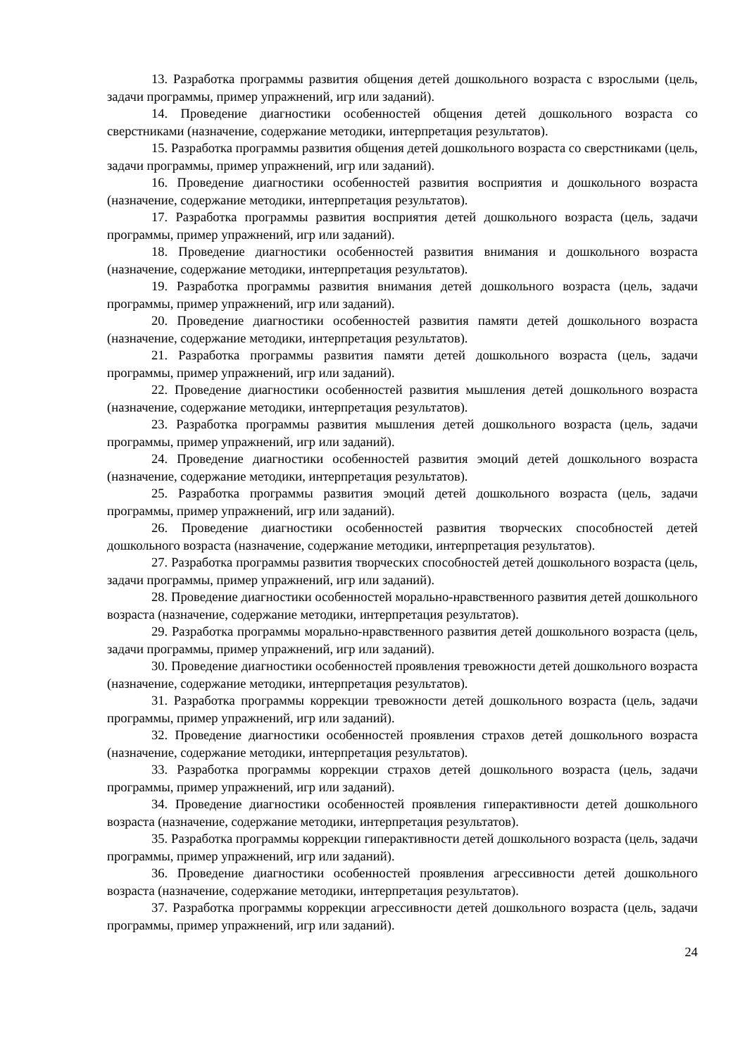13. Разработка программы развития общения детей дошкольного возраста с взрослыми (цель, задачи программы, пример упражнений, игр или заданий).
14. Проведение диагностики особенностей общения детей дошкольного возраста со сверстниками (назначение, содержание методики, интерпретация результатов).
15. Разработка программы развития общения детей дошкольного возраста со сверстниками (цель, задачи программы, пример упражнений, игр или заданий).
16. Проведение диагностики особенностей развития восприятия и дошкольного возраста (назначение, содержание методики, интерпретация результатов).
17. Разработка программы развития восприятия детей дошкольного возраста (цель, задачи программы, пример упражнений, игр или заданий).
18. Проведение диагностики особенностей развития внимания и дошкольного возраста (назначение, содержание методики, интерпретация результатов).
19. Разработка программы развития внимания детей дошкольного возраста (цель, задачи программы, пример упражнений, игр или заданий).
20. Проведение диагностики особенностей развития памяти детей дошкольного возраста (назначение, содержание методики, интерпретация результатов).
21. Разработка программы развития памяти детей дошкольного возраста (цель, задачи программы, пример упражнений, игр или заданий).
22. Проведение диагностики особенностей развития мышления детей дошкольного возраста (назначение, содержание методики, интерпретация результатов).
23. Разработка программы развития мышления детей дошкольного возраста (цель, задачи программы, пример упражнений, игр или заданий).
24. Проведение диагностики особенностей развития эмоций детей дошкольного возраста (назначение, содержание методики, интерпретация результатов).
25. Разработка программы развития эмоций детей дошкольного возраста (цель, задачи программы, пример упражнений, игр или заданий).
26. Проведение диагностики особенностей развития творческих способностей детей дошкольного возраста (назначение, содержание методики, интерпретация результатов).
27. Разработка программы развития творческих способностей детей дошкольного возраста (цель, задачи программы, пример упражнений, игр или заданий).
28. Проведение диагностики особенностей морально-нравственного развития детей дошкольного возраста (назначение, содержание методики, интерпретация результатов).
29. Разработка программы морально-нравственного развития детей дошкольного возраста (цель, задачи программы, пример упражнений, игр или заданий).
30. Проведение диагностики особенностей проявления тревожности детей дошкольного возраста (назначение, содержание методики, интерпретация результатов).
31. Разработка программы коррекции тревожности детей дошкольного возраста (цель, задачи программы, пример упражнений, игр или заданий).
32. Проведение диагностики особенностей проявления страхов детей дошкольного возраста (назначение, содержание методики, интерпретация результатов).
33. Разработка программы коррекции страхов детей дошкольного возраста (цель, задачи программы, пример упражнений, игр или заданий).
34. Проведение диагностики особенностей проявления гиперактивности детей дошкольного возраста (назначение, содержание методики, интерпретация результатов).
35. Разработка программы коррекции гиперактивности детей дошкольного возраста (цель, задачи программы, пример упражнений, игр или заданий).
36. Проведение диагностики особенностей проявления агрессивности детей дошкольного возраста (назначение, содержание методики, интерпретация результатов).
37. Разработка программы коррекции агрессивности детей дошкольного возраста (цель, задачи программы, пример упражнений, игр или заданий).
24